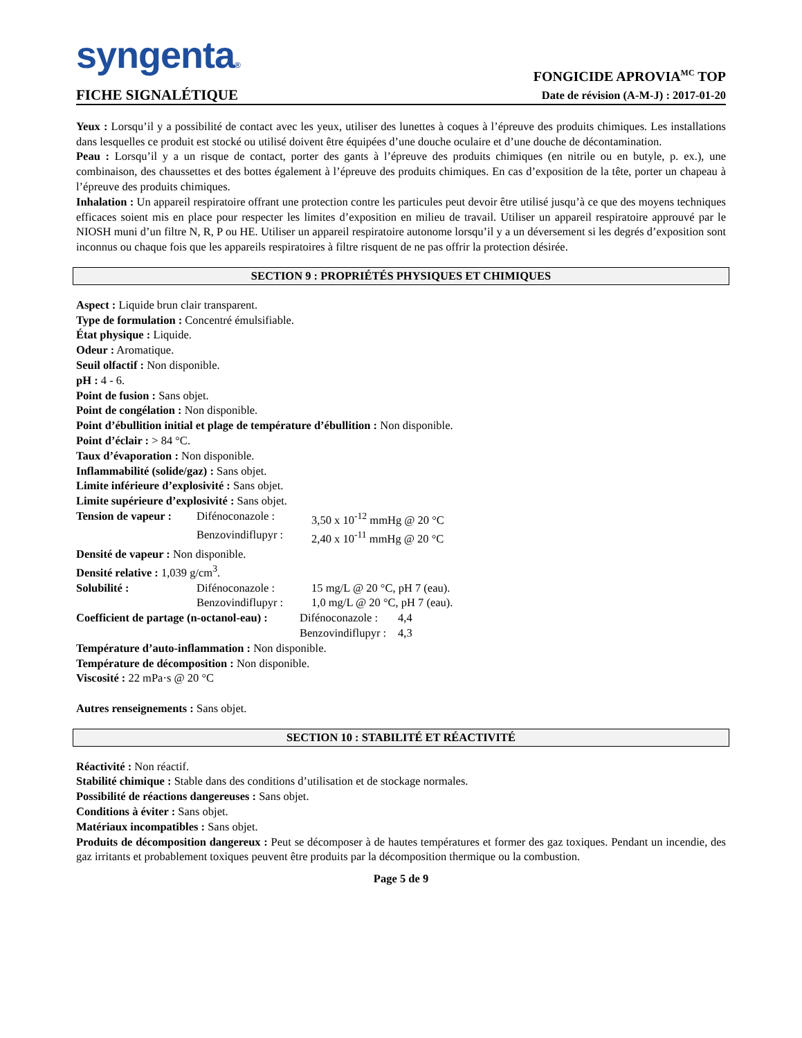syngenta®
FICHE SIGNALÉTIQUE
FONGICIDE APROVIA<sup>MC</sup> TOP
Date de révision (A-M-J) : 2017-01-20
Yeux : Lorsqu’il y a possibilité de contact avec les yeux, utiliser des lunettes à coques à l’épreuve des produits chimiques. Les installations dans lesquelles ce produit est stocké ou utilisé doivent être équipées d’une douche oculaire et d’une douche de décontamination.
Peau : Lorsqu’il y a un risque de contact, porter des gants à l’épreuve des produits chimiques (en nitrile ou en butyle, p. ex.), une combinaison, des chaussettes et des bottes également à l’épreuve des produits chimiques. En cas d’exposition de la tête, porter un chapeau à l’épreuve des produits chimiques.
Inhalation : Un appareil respiratoire offrant une protection contre les particules peut devoir être utilisé jusqu’à ce que des moyens techniques efficaces soient mis en place pour respecter les limites d’exposition en milieu de travail. Utiliser un appareil respiratoire approuvé par le NIOSH muni d’un filtre N, R, P ou HE. Utiliser un appareil respiratoire autonome lorsqu’il y a un déversement si les degrés d’exposition sont inconnus ou chaque fois que les appareils respiratoires à filtre risquent de ne pas offrir la protection désirée.
SECTION 9 : PROPRIÉTÉS PHYSIQUES ET CHIMIQUES
Aspect : Liquide brun clair transparent.
Type de formulation : Concentré émulsifiable.
État physique : Liquide.
Odeur : Aromatique.
Seuil olfactif : Non disponible.
pH : 4 - 6.
Point de fusion : Sans objet.
Point de congélation : Non disponible.
Point d’ébullition initial et plage de température d’ébullition : Non disponible.
Point d’éclair : > 84 °C.
Taux d’évaporation : Non disponible.
Inflammabilité (solide/gaz) : Sans objet.
Limite inférieure d’explosivité : Sans objet.
Limite supérieure d’explosivité : Sans objet.
Tension de vapeur : Difénoconazole : 3,50 x 10<sup>-12</sup> mmHg @ 20 °C Benzovindiflupyr : 2,40 x 10<sup>-11</sup> mmHg @ 20 °C
Densité de vapeur : Non disponible.
Densité relative : 1,039 g/cm<sup>3</sup>.
Solubilité : Difénoconazole : 15 mg/L @ 20 °C, pH 7 (eau). Benzovindiflupyr : 1,0 mg/L @ 20 °C, pH 7 (eau).
Coefficient de partage (n-octanol-eau) : Difénoconazole : 4,4 Benzovindiflupyr : 4,3
Température d’auto-inflammation : Non disponible.
Température de décomposition : Non disponible.
Viscosité : 22 mPa·s @ 20 °C
Autres renseignements : Sans objet.
SECTION 10 : STABILITÉ ET RÉACTIVITÉ
Réactivité : Non réactif.
Stabilité chimique : Stable dans des conditions d’utilisation et de stockage normales.
Possibilité de réactions dangereuses : Sans objet.
Conditions à éviter : Sans objet.
Matériaux incompatibles : Sans objet.
Produits de décomposition dangereux : Peut se décomposer à de hautes températures et former des gaz toxiques. Pendant un incendie, des gaz irritants et probablement toxiques peuvent être produits par la décomposition thermique ou la combustion.
Page 5 de 9